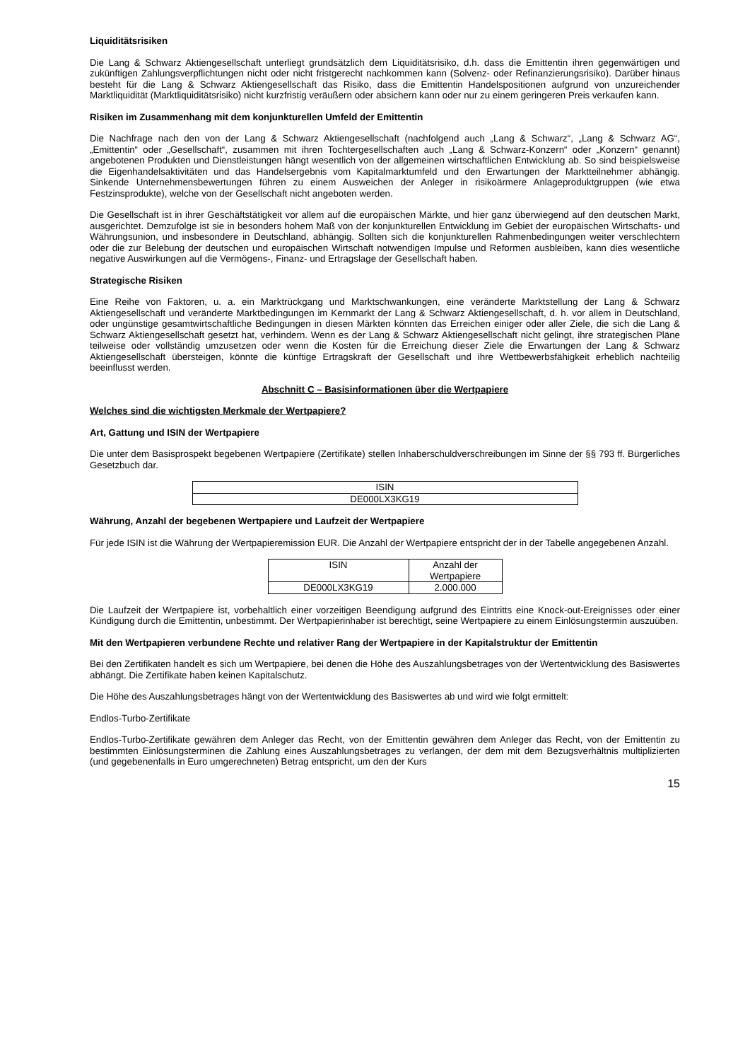Liquiditätsrisiken
Die Lang & Schwarz Aktiengesellschaft unterliegt grundsätzlich dem Liquiditätsrisiko, d.h. dass die Emittentin ihren gegenwärtigen und zukünftigen Zahlungsverpflichtungen nicht oder nicht fristgerecht nachkommen kann (Solvenz- oder Refinanzierungsrisiko). Darüber hinaus besteht für die Lang & Schwarz Aktiengesellschaft das Risiko, dass die Emittentin Handelspositionen aufgrund von unzureichender Marktliquidität (Marktliquiditätsrisiko) nicht kurzfristig veräußern oder absichern kann oder nur zu einem geringeren Preis verkaufen kann.
Risiken im Zusammenhang mit dem konjunkturellen Umfeld der Emittentin
Die Nachfrage nach den von der Lang & Schwarz Aktiengesellschaft (nachfolgend auch „Lang & Schwarz“, „Lang & Schwarz AG“, „Emittentin“ oder „Gesellschaft“, zusammen mit ihren Tochtergesellschaften auch „Lang & Schwarz-Konzern“ oder „Konzern“ genannt) angebotenen Produkten und Dienstleistungen hängt wesentlich von der allgemeinen wirtschaftlichen Entwicklung ab. So sind beispielsweise die Eigenhandelsaktivitäten und das Handelsergebnis vom Kapitalmarktumfeld und den Erwartungen der Marktteilnehmer abhängig. Sinkende Unternehmensbewertungen führen zu einem Ausweichen der Anleger in risikoärmere Anlageproduktgruppen (wie etwa Festzinsprodukte), welche von der Gesellschaft nicht angeboten werden.
Die Gesellschaft ist in ihrer Geschäftstätigkeit vor allem auf die europäischen Märkte, und hier ganz überwiegend auf den deutschen Markt, ausgerichtet. Demzufolge ist sie in besonders hohem Maß von der konjunkturellen Entwicklung im Gebiet der europäischen Wirtschafts- und Währungsunion, und insbesondere in Deutschland, abhängig. Sollten sich die konjunkturellen Rahmenbedingungen weiter verschlechtern oder die zur Belebung der deutschen und europäischen Wirtschaft notwendigen Impulse und Reformen ausbleiben, kann dies wesentliche negative Auswirkungen auf die Vermögens-, Finanz- und Ertragslage der Gesellschaft haben.
Strategische Risiken
Eine Reihe von Faktoren, u. a. ein Marktrückgang und Marktschwankungen, eine veränderte Marktstellung der Lang & Schwarz Aktiengesellschaft und veränderte Marktbedingungen im Kernmarkt der Lang & Schwarz Aktiengesellschaft, d. h. vor allem in Deutschland, oder ungünstige gesamtwirtschaftliche Bedingungen in diesen Märkten könnten das Erreichen einiger oder aller Ziele, die sich die Lang & Schwarz Aktiengesellschaft gesetzt hat, verhindern. Wenn es der Lang & Schwarz Aktiengesellschaft nicht gelingt, ihre strategischen Pläne teilweise oder vollständig umzusetzen oder wenn die Kosten für die Erreichung dieser Ziele die Erwartungen der Lang & Schwarz Aktiengesellschaft übersteigen, könnte die künftige Ertragskraft der Gesellschaft und ihre Wettbewerbsfähigkeit erheblich nachteilig beeinflusst werden.
Abschnitt C – Basisinformationen über die Wertpapiere
Welches sind die wichtigsten Merkmale der Wertpapiere?
Art, Gattung und ISIN der Wertpapiere
Die unter dem Basisprospekt begebenen Wertpapiere (Zertifikate) stellen Inhaberschuldverschreibungen im Sinne der §§ 793 ff. Bürgerliches Gesetzbuch dar.
| ISIN |
| DE000LX3KG19 |
Währung, Anzahl der begebenen Wertpapiere und Laufzeit der Wertpapiere
Für jede ISIN ist die Währung der Wertpapieremission EUR. Die Anzahl der Wertpapiere entspricht der in der Tabelle angegebenen Anzahl.
| ISIN | Anzahl der Wertpapiere |
| DE000LX3KG19 | 2.000.000 |
Die Laufzeit der Wertpapiere ist, vorbehaltlich einer vorzeitigen Beendigung aufgrund des Eintritts eine Knock-out-Ereignisses oder einer Kündigung durch die Emittentin, unbestimmt. Der Wertpapierinhaber ist berechtigt, seine Wertpapiere zu einem Einlösungstermin auszuüben.
Mit den Wertpapieren verbundene Rechte und relativer Rang der Wertpapiere in der Kapitalstruktur der Emittentin
Bei den Zertifikaten handelt es sich um Wertpapiere, bei denen die Höhe des Auszahlungsbetrages von der Wertentwicklung des Basiswertes abhängt. Die Zertifikate haben keinen Kapitalschutz.
Die Höhe des Auszahlungsbetrages hängt von der Wertentwicklung des Basiswertes ab und wird wie folgt ermittelt:
Endlos-Turbo-Zertifikate
Endlos-Turbo-Zertifikate gewähren dem Anleger das Recht, von der Emittentin gewähren dem Anleger das Recht, von der Emittentin zu bestimmten Einlösungsterminen die Zahlung eines Auszahlungsbetrages zu verlangen, der dem mit dem Bezugsverhältnis multiplizierten (und gegebenenfalls in Euro umgerechneten) Betrag entspricht, um den der Kurs
15